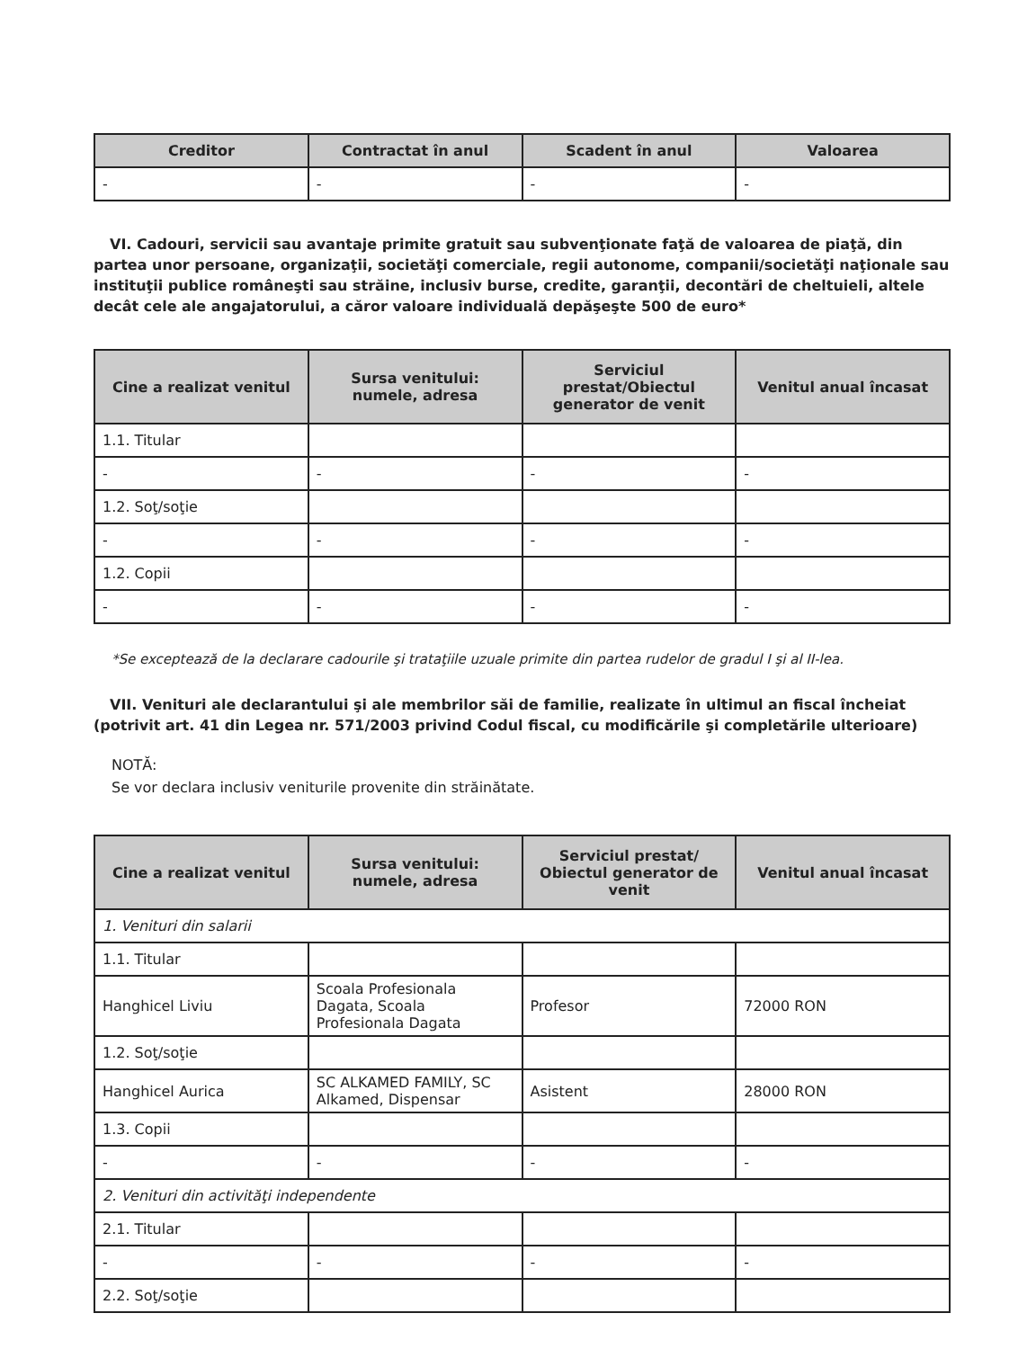| Creditor | Contractat în anul | Scadent în anul | Valoarea |
| --- | --- | --- | --- |
| - | - | - | - |
VI. Cadouri, servicii sau avantaje primite gratuit sau subvenţionate faţă de valoarea de piaţă, din partea unor persoane, organizaţii, societăţi comerciale, regii autonome, companii/societăţi naţionale sau instituţii publice româneşti sau străine, inclusiv burse, credite, garanţii, decontări de cheltuieli, altele decât cele ale angajatorului, a căror valoare individuală depăşeşte 500 de euro*
| Cine a realizat venitul | Sursa venitului: numele, adresa | Serviciul prestat/Obiectul generator de venit | Venitul anual încasat |
| --- | --- | --- | --- |
| 1.1. Titular | | | |
| - | - | - | - |
| 1.2. Soţ/soţie | | | |
| - | - | - | - |
| 1.2. Copii | | | |
| - | - | - | - |
*Se exceptează de la declarare cadourile şi trataţiile uzuale primite din partea rudelor de gradul I şi al II-lea.
VII. Venituri ale declarantului şi ale membrilor săi de familie, realizate în ultimul an fiscal încheiat (potrivit art. 41 din Legea nr. 571/2003 privind Codul fiscal, cu modificările şi completările ulterioare)
NOTĂ:
Se vor declara inclusiv veniturile provenite din străinătate.
| Cine a realizat venitul | Sursa venitului: numele, adresa | Serviciul prestat/ Obiectul generator de venit | Venitul anual încasat |
| --- | --- | --- | --- |
| 1. Venituri din salarii | | | |
| 1.1. Titular | | | |
| Hanghicel Liviu | Scoala Profesionala Dagata, Scoala Profesionala Dagata | Profesor | 72000 RON |
| 1.2. Soţ/soţie | | | |
| Hanghicel Aurica | SC ALKAMED FAMILY, SC Alkamed, Dispensar | Asistent | 28000 RON |
| 1.3. Copii | | | |
| - | - | - | - |
| 2. Venituri din activităţi independente | | | |
| 2.1. Titular | | | |
| - | - | - | - |
| 2.2. Soţ/soţie | | | |